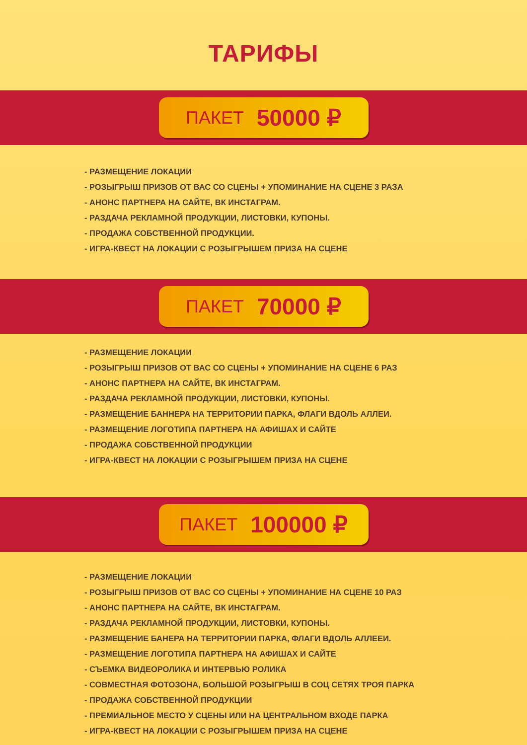ТАРИФЫ
ПАКЕТ 50000 ₽
- РАЗМЕЩЕНИЕ ЛОКАЦИИ
- РОЗЫГРЫШ ПРИЗОВ ОТ ВАС СО СЦЕНЫ + УПОМИНАНИЕ НА СЦЕНЕ 3 РАЗА
- АНОНС ПАРТНЕРА НА САЙТЕ, ВК ИНСТАГРАМ.
- РАЗДАЧА РЕКЛАМНОЙ ПРОДУКЦИИ, ЛИСТОВКИ, КУПОНЫ.
- ПРОДАЖА СОБСТВЕННОЙ ПРОДУКЦИИ.
- ИГРА-КВЕСТ НА ЛОКАЦИИ С РОЗЫГРЫШЕМ ПРИЗА НА СЦЕНЕ
ПАКЕТ 70000 ₽
- РАЗМЕЩЕНИЕ ЛОКАЦИИ
- РОЗЫГРЫШ ПРИЗОВ ОТ ВАС СО СЦЕНЫ + УПОМИНАНИЕ НА СЦЕНЕ 6 РАЗ
- АНОНС ПАРТНЕРА НА САЙТЕ, ВК ИНСТАГРАМ.
- РАЗДАЧА РЕКЛАМНОЙ ПРОДУКЦИИ, ЛИСТОВКИ, КУПОНЫ.
- РАЗМЕЩЕНИЕ БАННЕРА НА ТЕРРИТОРИИ ПАРКА, ФЛАГИ ВДОЛЬ АЛЛЕИ.
- РАЗМЕЩЕНИЕ ЛОГОТИПА ПАРТНЕРА НА АФИШАХ И САЙТЕ
- ПРОДАЖА СОБСТВЕННОЙ ПРОДУКЦИИ
- ИГРА-КВЕСТ НА ЛОКАЦИИ С РОЗЫГРЫШЕМ ПРИЗА НА СЦЕНЕ
ПАКЕТ 100000 ₽
- РАЗМЕЩЕНИЕ ЛОКАЦИИ
- РОЗЫГРЫШ ПРИЗОВ ОТ ВАС СО СЦЕНЫ + УПОМИНАНИЕ НА СЦЕНЕ 10 РАЗ
- АНОНС ПАРТНЕРА НА САЙТЕ, ВК ИНСТАГРАМ.
- РАЗДАЧА РЕКЛАМНОЙ ПРОДУКЦИИ, ЛИСТОВКИ, КУПОНЫ.
- РАЗМЕЩЕНИЕ БАНЕРА НА ТЕРРИТОРИИ ПАРКА, ФЛАГИ ВДОЛЬ АЛЛЕЕИ.
- РАЗМЕЩЕНИЕ ЛОГОТИПА ПАРТНЕРА НА АФИШАХ И САЙТЕ
- СЪЕМКА ВИДЕОРОЛИКА И ИНТЕРВЬЮ РОЛИКА
- СОВМЕСТНАЯ ФОТОЗОНА, БОЛЬШОЙ РОЗЫГРЫШ В СОЦ СЕТЯХ ТРОЯ ПАРКА
- ПРОДАЖА СОБСТВЕННОЙ ПРОДУКЦИИ
- ПРЕМИАЛЬНОЕ МЕСТО У СЦЕНЫ ИЛИ НА ЦЕНТРАЛЬНОМ ВХОДЕ ПАРКА
- ИГРА-КВЕСТ НА ЛОКАЦИИ С РОЗЫГРЫШЕМ ПРИЗА НА СЦЕНЕ